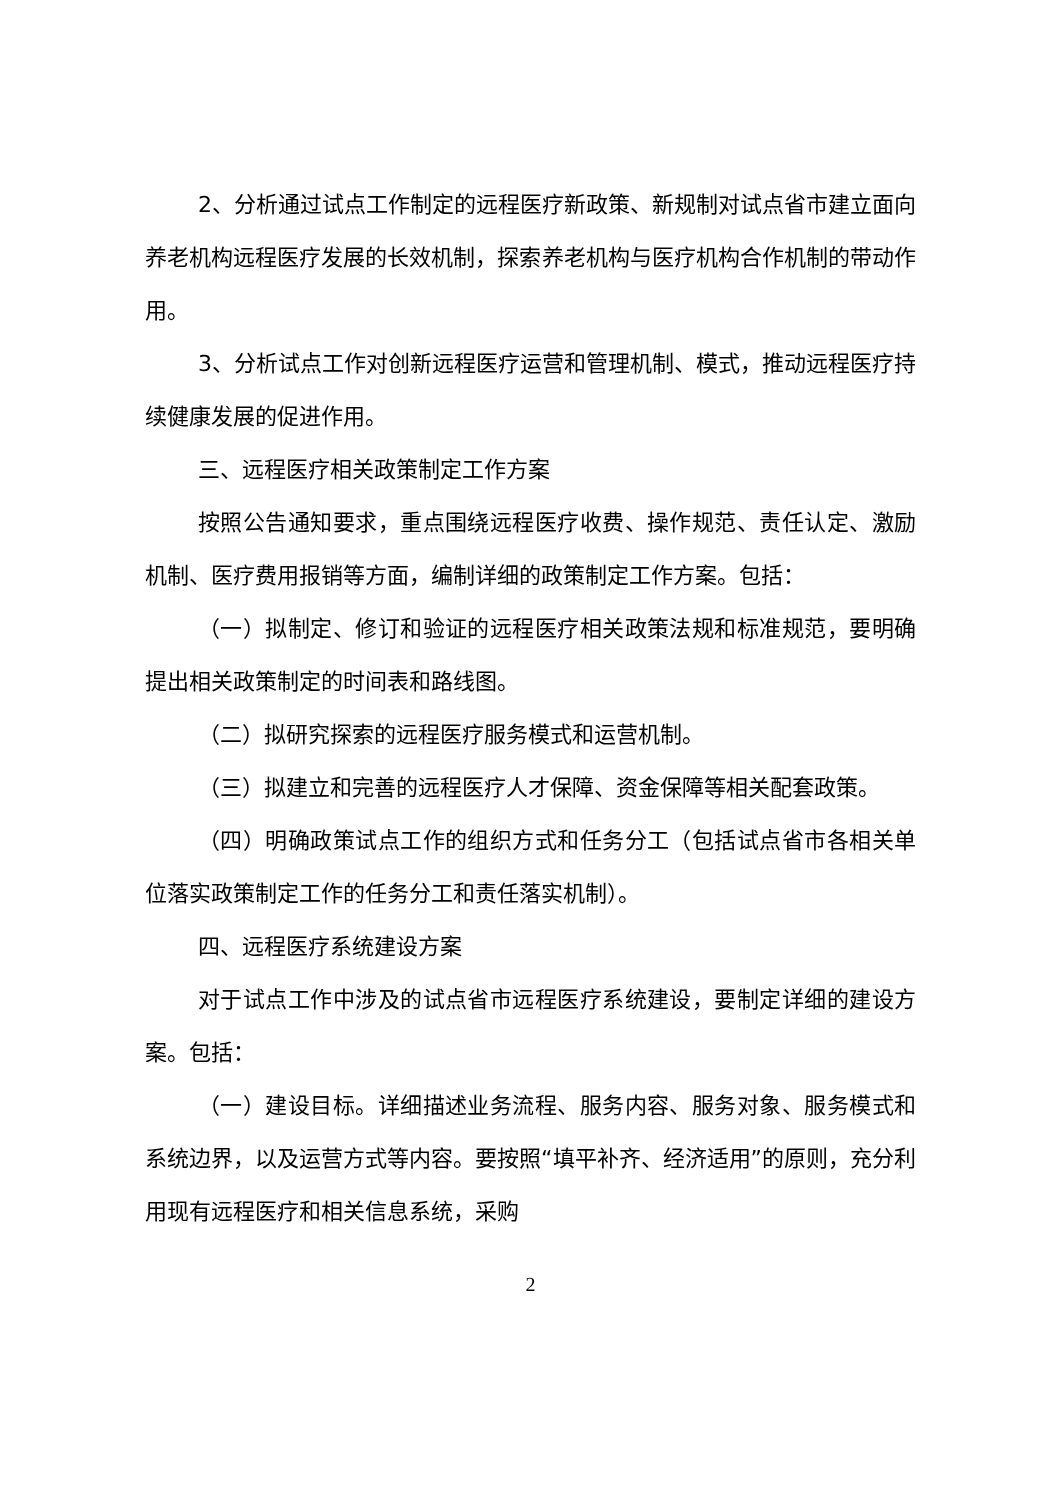2、分析通过试点工作制定的远程医疗新政策、新规制对试点省市建立面向养老机构远程医疗发展的长效机制，探索养老机构与医疗机构合作机制的带动作用。
3、分析试点工作对创新远程医疗运营和管理机制、模式，推动远程医疗持续健康发展的促进作用。
三、远程医疗相关政策制定工作方案
按照公告通知要求，重点围绕远程医疗收费、操作规范、责任认定、激励机制、医疗费用报销等方面，编制详细的政策制定工作方案。包括：
（一）拟制定、修订和验证的远程医疗相关政策法规和标准规范，要明确提出相关政策制定的时间表和路线图。
（二）拟研究探索的远程医疗服务模式和运营机制。
（三）拟建立和完善的远程医疗人才保障、资金保障等相关配套政策。
（四）明确政策试点工作的组织方式和任务分工（包括试点省市各相关单位落实政策制定工作的任务分工和责任落实机制）。
四、远程医疗系统建设方案
对于试点工作中涉及的试点省市远程医疗系统建设，要制定详细的建设方案。包括：
（一）建设目标。详细描述业务流程、服务内容、服务对象、服务模式和系统边界，以及运营方式等内容。要按照“填平补齐、经济适用”的原则，充分利用现有远程医疗和相关信息系统，采购
2